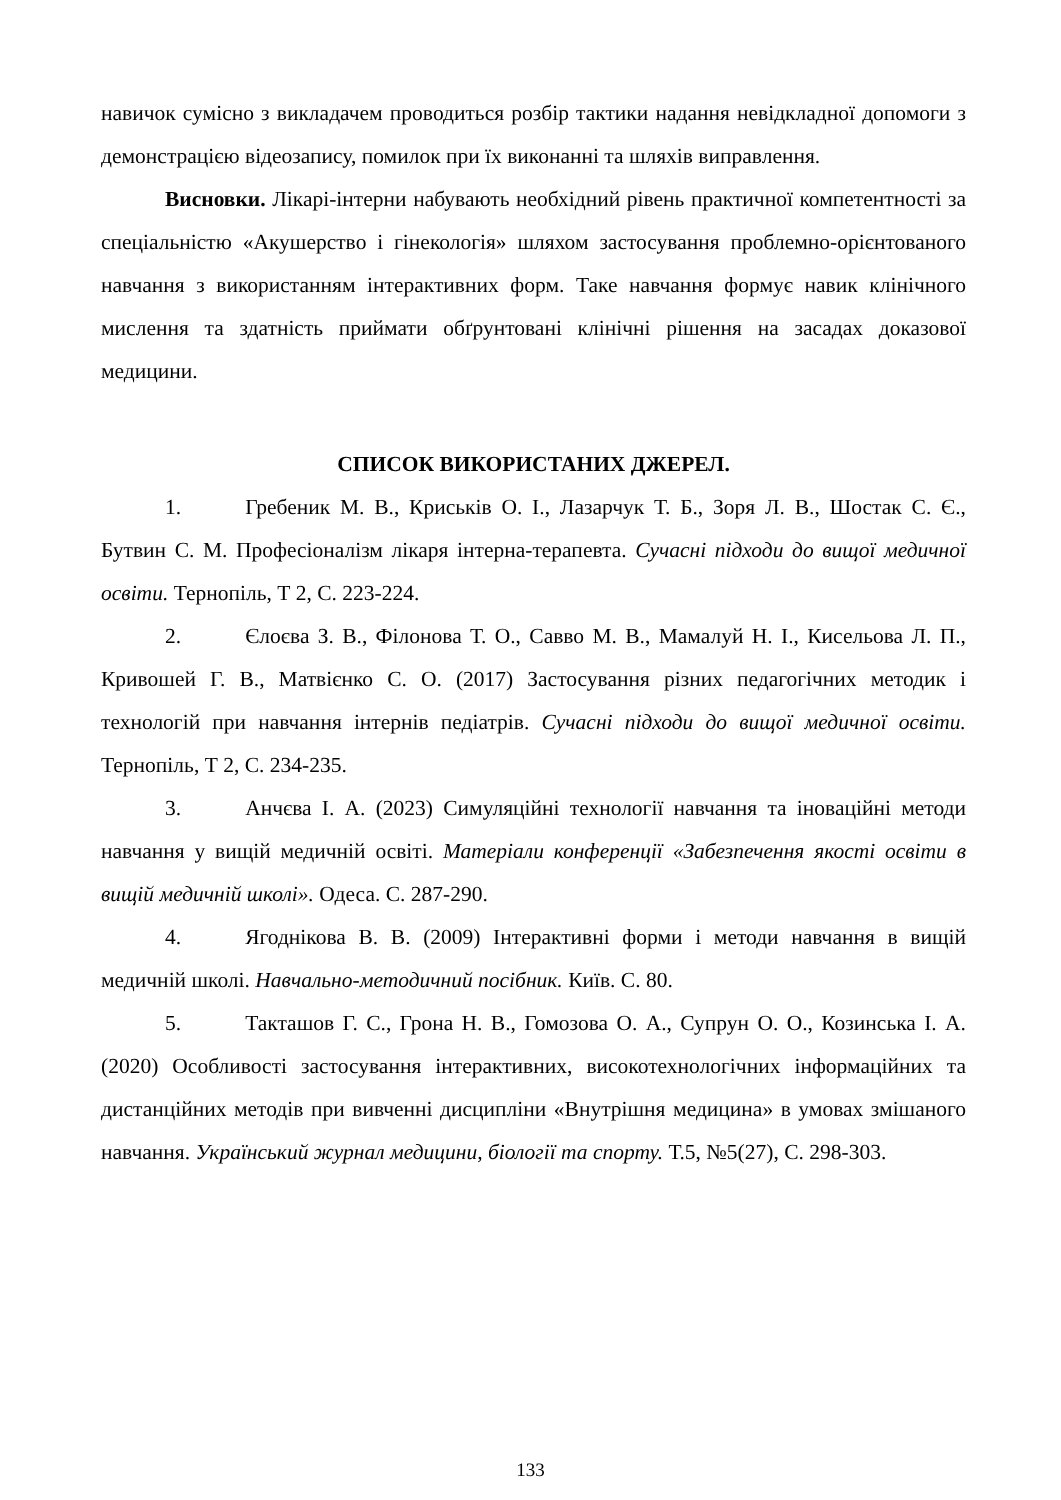навичок сумісно з викладачем проводиться розбір тактики надання невідкладної допомоги з демонстрацією відеозапису, помилок при їх виконанні та шляхів виправлення.
Висновки. Лікарі-інтерни набувають необхідний рівень практичної компетентності за спеціальністю «Акушерство і гінекологія» шляхом застосування проблемно-орієнтованого навчання з використанням інтерактивних форм. Таке навчання формує навик клінічного мислення та здатність приймати обґрунтовані клінічні рішення на засадах доказової медицини.
СПИСОК ВИКОРИСТАНИХ ДЖЕРЕЛ.
1. Гребеник М. В., Криськів О. І., Лазарчук Т. Б., Зоря Л. В., Шостак С. Є., Бутвин С. М. Професіоналізм лікаря інтерна-терапевта. Сучасні підходи до вищої медичної освіти. Тернопіль, Т 2, С. 223-224.
2. Єлоєва З. В., Філонова Т. О., Савво М. В., Мамалуй Н. І., Кисельова Л. П., Кривошей Г. В., Матвієнко С. О. (2017) Застосування різних педагогічних методик і технологій при навчання інтернів педіатрів. Сучасні підходи до вищої медичної освіти. Тернопіль, Т 2, С. 234-235.
3. Анчєва І. А. (2023) Симуляційні технології навчання та іноваційні методи навчання у вищій медичній освіті. Матеріали конференції «Забезпечення якості освіти в вищій медичній школі». Одеса. С. 287-290.
4. Ягоднікова В. В. (2009) Інтерактивні форми і методи навчання в вищій медичній школі. Навчально-методичний посібник. Київ. С. 80.
5. Такташов Г. С., Грона Н. В., Гомозова О. А., Супрун О. О., Козинська І. А. (2020) Особливості застосування інтерактивних, високотехнологічних інформаційних та дистанційних методів при вивченні дисципліни «Внутрішня медицина» в умовах змішаного навчання. Український журнал медицини, біології та спорту. Т.5, №5(27), С. 298-303.
133